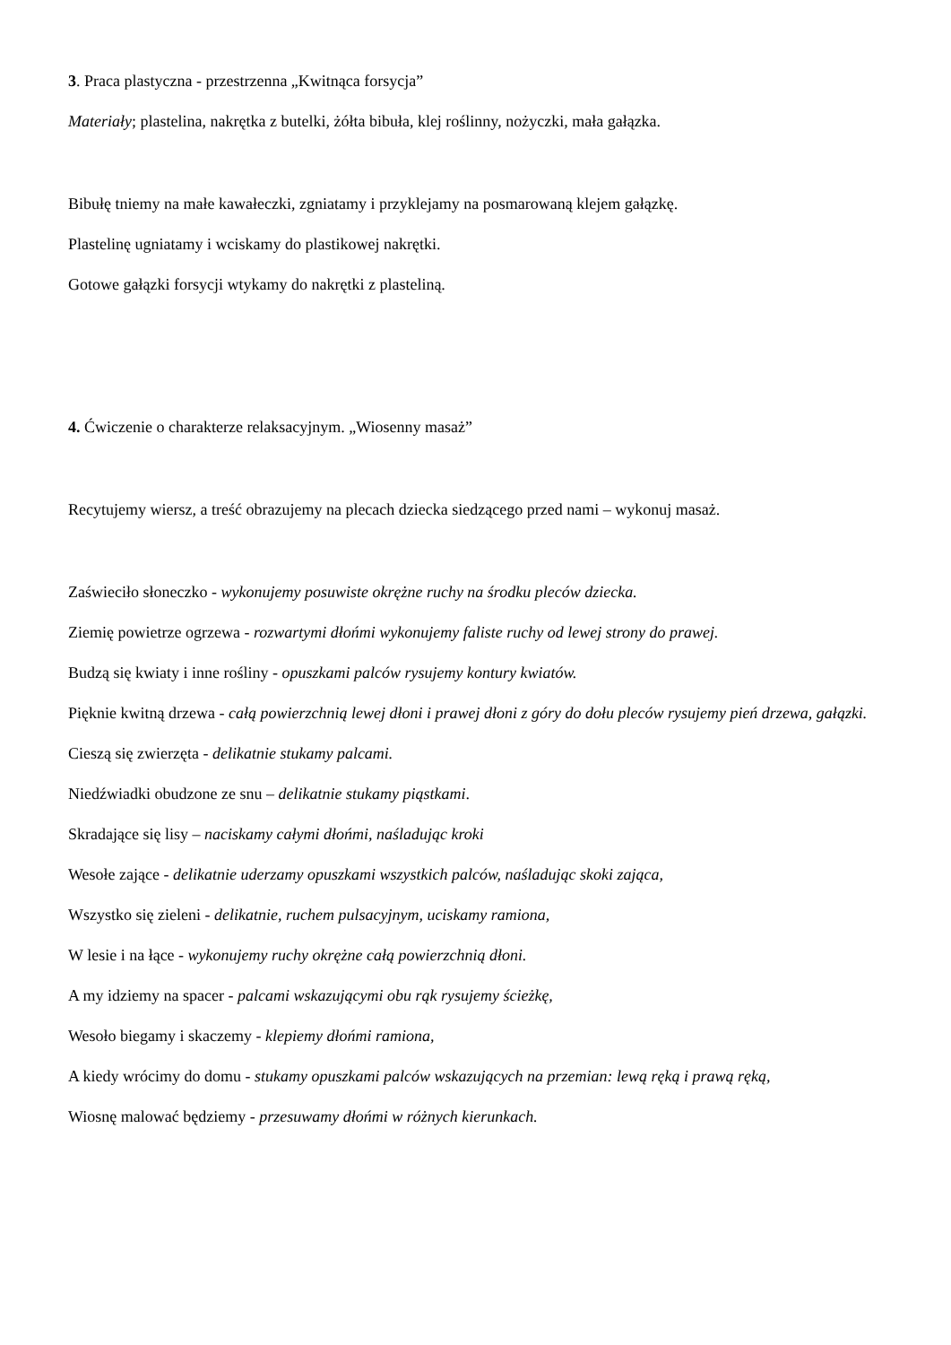3. Praca plastyczna - przestrzenna „Kwitnąca forsycja”
Materiały; plastelina, nakrętka z butelki, żółta bibuła, klej roślinny, nożyczki, mała gałązka.
Bibułę tniemy na małe kawałeczki, zgniatamy i przyklejamy na posmarowaną klejem gałązkę.
Plastelinę ugniatamy i wciskamy do plastikowej nakrętki.
Gotowe gałązki forsycji wtykamy do nakrętki z plasteliną.
4. Ćwiczenie o charakterze relaksacyjnym. „Wiosenny masaż”
Recytujemy wiersz, a treść obrazujemy na plecach dziecka siedzącego przed nami – wykonuj masaż.
Zaświeciło słoneczko - wykonujemy posuwiste okrężne ruchy na środku pleców dziecka.
Ziemię powietrze ogrzewa - rozwartymi dłońmi wykonujemy faliste ruchy od lewej strony do prawej.
Budzą się kwiaty i inne rośliny - opuszkami palców rysujemy kontury kwiatów.
Pięknie kwitną drzewa - całą powierzchnią lewej dłoni i prawej dłoni z góry do dołu pleców rysujemy pień drzewa, gałązki.
Cieszą się zwierzęta - delikatnie stukamy palcami.
Niedźwiadki obudzone ze snu – delikatnie stukamy piąstkami.
Skradające się lisy – naciskamy całymi dłońmi, naśladując kroki
Wesołe zające - delikatnie uderzamy opuszkami wszystkich palców, naśladując skoki zająca,
Wszystko się zieleni - delikatnie, ruchem pulsacyjnym, uciskamy ramiona,
W lesie i na łące - wykonujemy ruchy okrężne całą powierzchnią dłoni.
A my idziemy na spacer - palcami wskazującymi obu rąk rysujemy ścieżkę,
Wesoło biegamy i skaczemy - klepiemy dłońmi ramiona,
A kiedy wrócimy do domu - stukamy opuszkami palców wskazujących na przemian: lewą ręką i prawą ręką,
Wiosnę malować będziemy - przesuwamy dłońmi w różnych kierunkach.